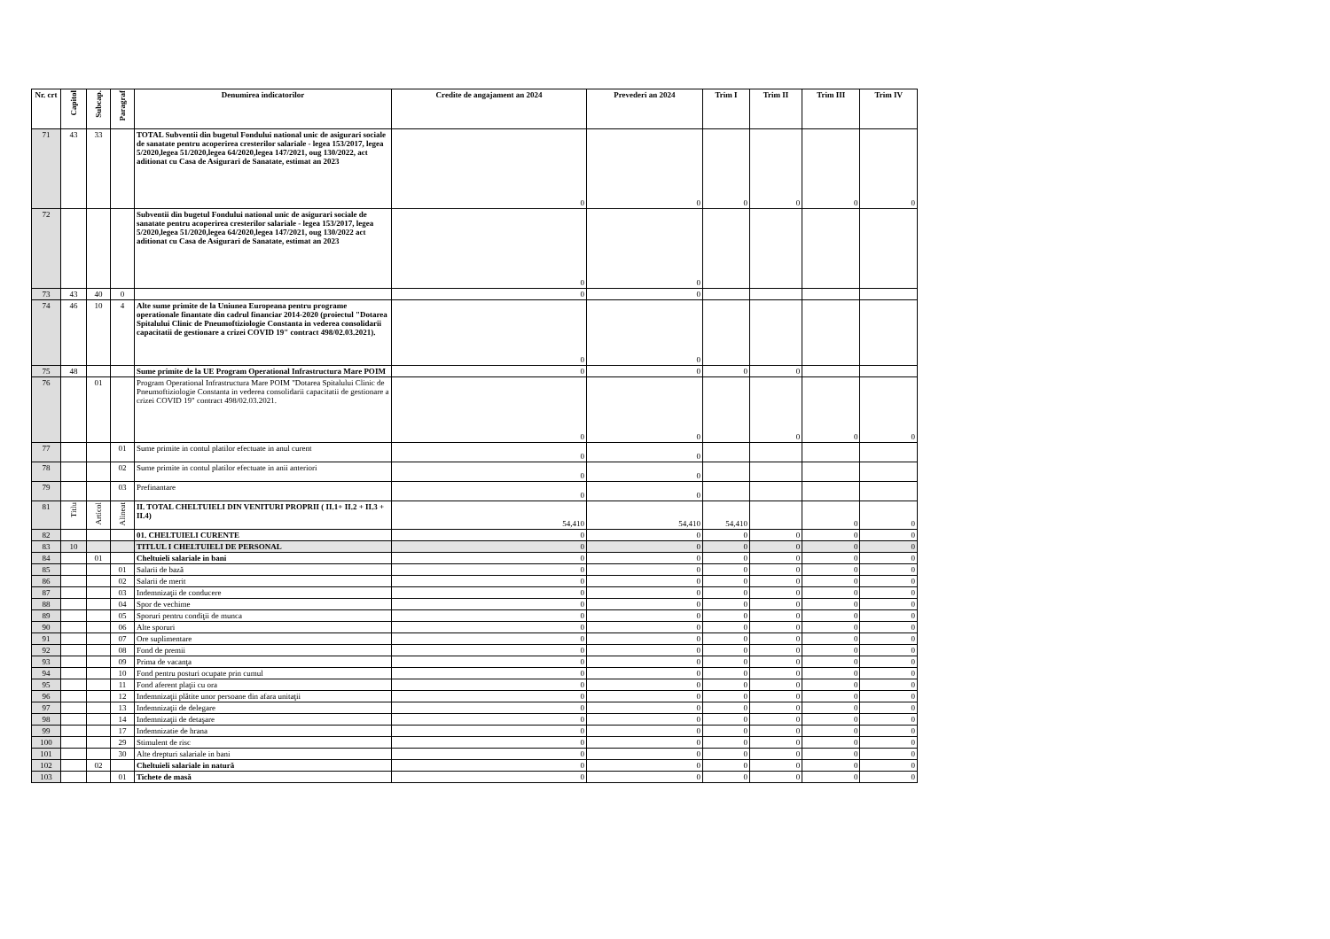| Nr. crt | Capitol | Subcap. | Paragraf | Denumirea indicatorilor | Credite de angajament an 2024 | Prevederi an 2024 | Trim I | Trim II | Trim III | Trim IV |
| --- | --- | --- | --- | --- | --- | --- | --- | --- | --- | --- |
| 71 | 43 | 33 | | TOTAL Subventii din bugetul Fondului national unic de asigurari sociale de sanatate pentru acoperirea cresterilor salariale - legea 153/2017, legea 5/2020,legea 51/2020,legea 64/2020,legea 147/2021, oug 130/2022, act aditionat cu Casa de Asigurari de Sanatate, estimat an 2023 | 0 | 0 | 0 | 0 | 0 | 0 |
| 72 | | | | Subventii din bugetul Fondului national unic de asigurari sociale de sanatate pentru acoperirea cresterilor salariale - legea 153/2017, legea 5/2020,legea 51/2020,legea 64/2020,legea 147/2021, oug 130/2022 act aditionat cu Casa de Asigurari de Sanatate, estimat an 2023 | 0 | 0 | | | | |
| 73 | 43 | 40 | 0 | | 0 | 0 | | | | |
| 74 | 46 | 10 | 4 | Alte sume primite de la Uniunea Europeana pentru programe operationale finantate din cadrul financiar 2014-2020 (proiectul "Dotarea Spitalului Clinic de Pneumoftiziologie Constanta in vederea consolidarii capacitatii de gestionare a crizei COVID 19" contract 498/02.03.2021). | 0 | 0 | | | | |
| 75 | 48 | | | Sume primite de la UE Program Operational Infrastructura Mare POIM | 0 | 0 | 0 | 0 | | |
| 76 | | 01 | | Program Operational Infrastructura Mare POIM "Dotarea Spitalului Clinic de Pneumoftiziologie Constanta in vederea consolidarii capacitatii de gestionare a crizei COVID 19" contract 498/02.03.2021. | 0 | 0 | | 0 | 0 | 0 |
| 77 | | | 01 | Sume primite in contul platilor efectuate in anul curent | 0 | 0 | | | | |
| 78 | | | 02 | Sume primite in contul platilor efectuate in anii anteriori | 0 | 0 | | | | |
| 79 | | | 03 | Prefinantare | 0 | 0 | | | | |
| 81 | Titlu | Articol | Alineat | II. TOTAL CHELTUIELI DIN VENITURI PROPRII ( II.1+ II.2 + II.3 + II.4) | 54,410 | 54,410 | 54,410 | | 0 | 0 |
| 82 | | | | 01. CHELTUIELI CURENTE | 0 | 0 | 0 | 0 | 0 | 0 |
| 83 | 10 | | | TITLUL I CHELTUIELI DE PERSONAL | 0 | 0 | 0 | 0 | 0 | 0 |
| 84 | | 01 | | Cheltuieli salariale in bani | 0 | 0 | 0 | 0 | 0 | 0 |
| 85 | | | 01 | Salarii de bază | 0 | 0 | 0 | 0 | 0 | 0 |
| 86 | | | 02 | Salarii de merit | 0 | 0 | 0 | 0 | 0 | 0 |
| 87 | | | 03 | Indemnizaţii de conducere | 0 | 0 | 0 | 0 | 0 | 0 |
| 88 | | | 04 | Spor de vechime | 0 | 0 | 0 | 0 | 0 | 0 |
| 89 | | | 05 | Sporuri pentru condiţii de munca | 0 | 0 | 0 | 0 | 0 | 0 |
| 90 | | | 06 | Alte sporuri | 0 | 0 | 0 | 0 | 0 | 0 |
| 91 | | | 07 | Ore suplimentare | 0 | 0 | 0 | 0 | 0 | 0 |
| 92 | | | 08 | Fond de premii | 0 | 0 | 0 | 0 | 0 | 0 |
| 93 | | | 09 | Prima de vacanţa | 0 | 0 | 0 | 0 | 0 | 0 |
| 94 | | | 10 | Fond pentru posturi ocupate prin cumul | 0 | 0 | 0 | 0 | 0 | 0 |
| 95 | | | 11 | Fond aferent plaţii cu ora | 0 | 0 | 0 | 0 | 0 | 0 |
| 96 | | | 12 | Indemnizaţii plătite unor persoane din afara unitaţii | 0 | 0 | 0 | 0 | 0 | 0 |
| 97 | | | 13 | Indemnizaţii de delegare | 0 | 0 | 0 | 0 | 0 | 0 |
| 98 | | | 14 | Indemnizaţii de detaşare | 0 | 0 | 0 | 0 | 0 | 0 |
| 99 | | | 17 | Indemnizatie de hrana | 0 | 0 | 0 | 0 | 0 | 0 |
| 100 | | | 29 | Stimulent de risc | 0 | 0 | 0 | 0 | 0 | 0 |
| 101 | | | 30 | Alte drepturi salariale in bani | 0 | 0 | 0 | 0 | 0 | 0 |
| 102 | | 02 | | Cheltuieli salariale in natură | 0 | 0 | 0 | 0 | 0 | 0 |
| 103 | | | 01 | Tichete de masă | 0 | 0 | 0 | 0 | 0 | 0 |